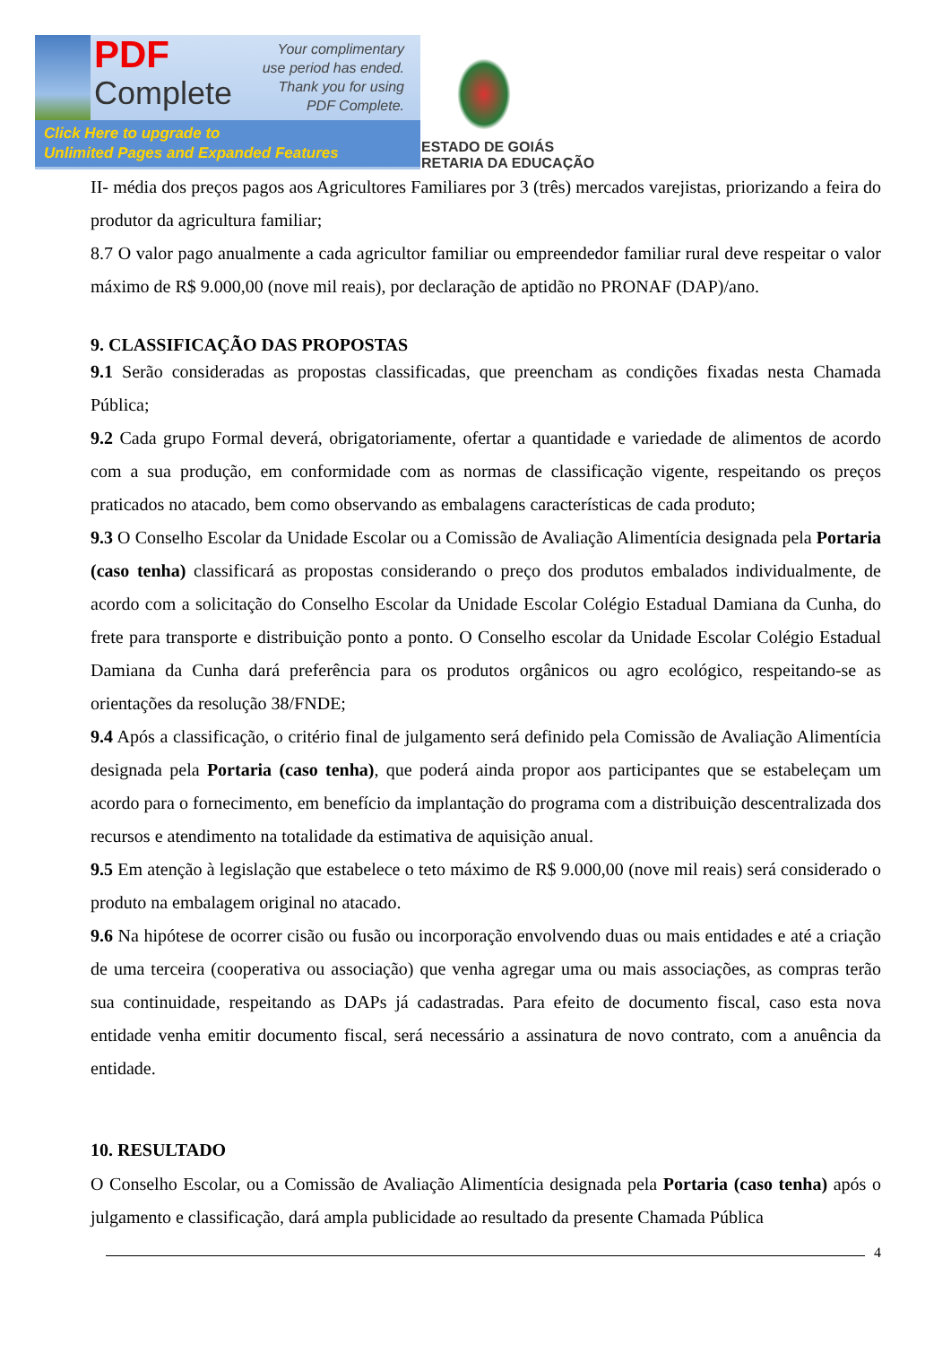PDF
Complete
Your complimentary
use period has ended.
Thank you for using
PDF Complete.
Click Here to upgrade to
Unlimited Pages and Expanded Features
ESTADO DE GOIÁS
RETARIA DA EDUCAÇÃO
II- média dos preços pagos aos Agricultores Familiares por 3 (três) mercados varejistas, priorizando a feira do produtor da agricultura familiar;
8.7 O valor pago anualmente a cada agricultor familiar ou empreendedor familiar rural deve respeitar o valor máximo de R$ 9.000,00 (nove mil reais), por declaração de aptidão no PRONAF (DAP)/ano.
9. CLASSIFICAÇÃO DAS PROPOSTAS
9.1 Serão consideradas as propostas classificadas, que preencham as condições fixadas nesta Chamada Pública;
9.2 Cada grupo Formal deverá, obrigatoriamente, ofertar a quantidade e variedade de alimentos de acordo com a sua produção, em conformidade com as normas de classificação vigente, respeitando os preços praticados no atacado, bem como observando as embalagens características de cada produto;
9.3 O Conselho Escolar da Unidade Escolar ou a Comissão de Avaliação Alimentícia designada pela Portaria (caso tenha) classificará as propostas considerando o preço dos produtos embalados individualmente, de acordo com a solicitação do Conselho Escolar da Unidade Escolar Colégio Estadual Damiana da Cunha, do frete para transporte e distribuição ponto a ponto. O Conselho escolar da Unidade Escolar Colégio Estadual Damiana da Cunha dará preferência para os produtos orgânicos ou agro ecológico, respeitando-se as orientações da resolução 38/FNDE;
9.4 Após a classificação, o critério final de julgamento será definido pela Comissão de Avaliação Alimentícia designada pela Portaria (caso tenha), que poderá ainda propor aos participantes que se estabeleçam um acordo para o fornecimento, em benefício da implantação do programa com a distribuição descentralizada dos recursos e atendimento na totalidade da estimativa de aquisição anual.
9.5 Em atenção à legislação que estabelece o teto máximo de R$ 9.000,00 (nove mil reais) será considerado o produto na embalagem original no atacado.
9.6 Na hipótese de ocorrer cisão ou fusão ou incorporação envolvendo duas ou mais entidades e até a criação de uma terceira (cooperativa ou associação) que venha agregar uma ou mais associações, as compras terão sua continuidade, respeitando as DAPs já cadastradas. Para efeito de documento fiscal, caso esta nova entidade venha emitir documento fiscal, será necessário a assinatura de novo contrato, com a anuência da entidade.
10. RESULTADO
O Conselho Escolar, ou a Comissão de Avaliação Alimentícia designada pela Portaria (caso tenha) após o julgamento e classificação, dará ampla publicidade ao resultado da presente Chamada Pública
4